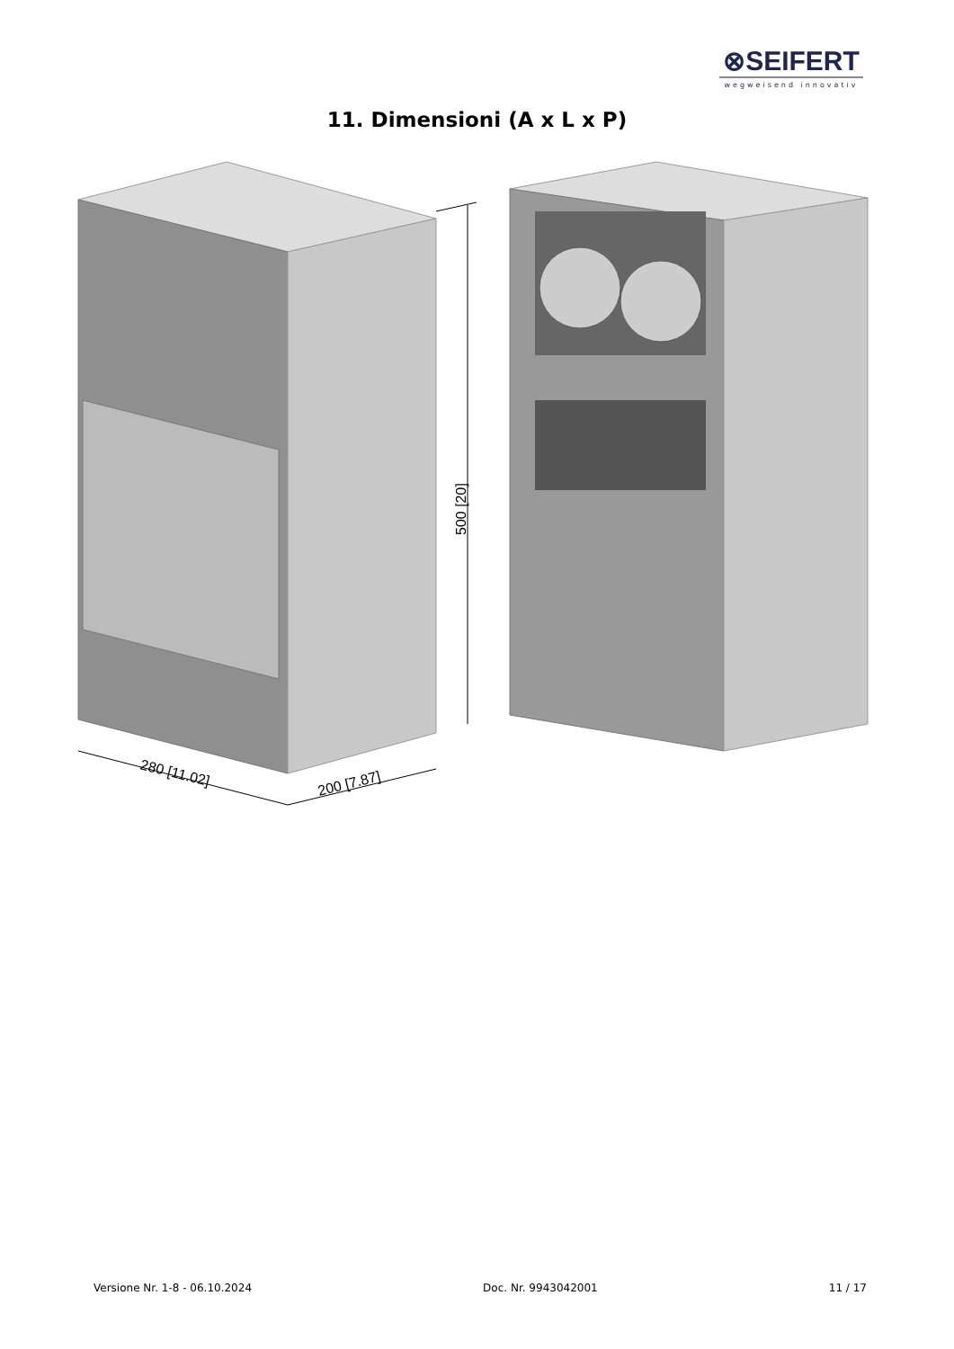⊗SEIFERT
wegweisend innovativ
11. Dimensioni (A x L x P)
500 [20]
280 [11.02]
200 [7.87]
Versione Nr. 1-8 - 06.10.2024 Doc. Nr. 9943042001 11 / 17